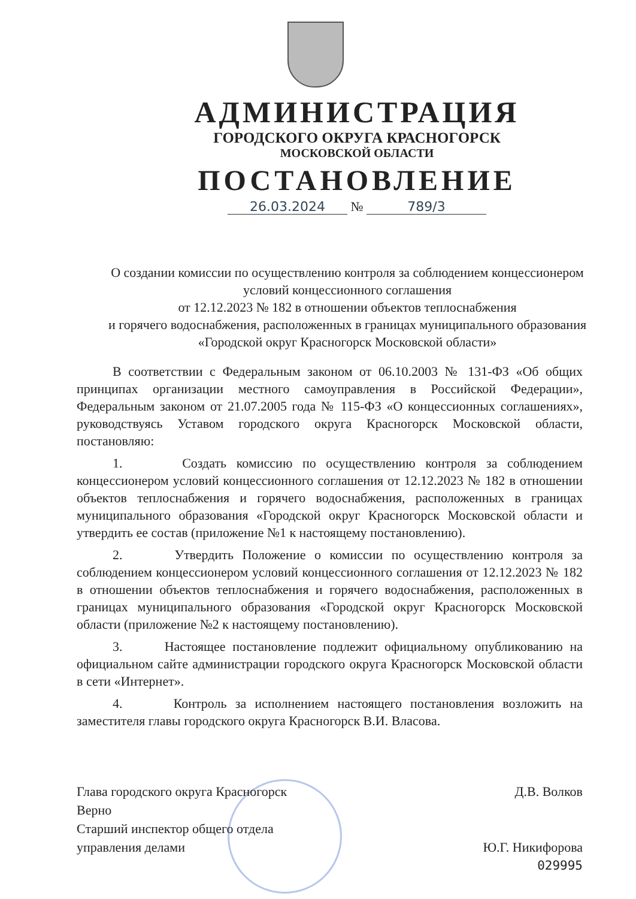АДМИНИСТРАЦИЯ
ГОРОДСКОГО ОКРУГА КРАСНОГОРСК
МОСКОВСКОЙ ОБЛАСТИ
ПОСТАНОВЛЕНИЕ
26.03.2024 № 789/3
О создании комиссии по осуществлению контроля за соблюдением концессионером условий концессионного соглашения
от 12.12.2023 № 182 в отношении объектов теплоснабжения
и горячего водоснабжения, расположенных в границах муниципального образования «Городской округ Красногорск Московской области»
В соответствии с Федеральным законом от 06.10.2003 № 131-ФЗ «Об общих принципах организации местного самоуправления в Российской Федерации», Федеральным законом от 21.07.2005 года № 115-ФЗ «О концессионных соглашениях», руководствуясь Уставом городского округа Красногорск Московской области, постановляю:
1. Создать комиссию по осуществлению контроля за соблюдением концессионером условий концессионного соглашения от 12.12.2023 № 182 в отношении объектов теплоснабжения и горячего водоснабжения, расположенных в границах муниципального образования «Городской округ Красногорск Московской области и утвердить ее состав (приложение №1 к настоящему постановлению).
2. Утвердить Положение о комиссии по осуществлению контроля за соблюдением концессионером условий концессионного соглашения от 12.12.2023 № 182 в отношении объектов теплоснабжения и горячего водоснабжения, расположенных в границах муниципального образования «Городской округ Красногорск Московской области (приложение №2 к настоящему постановлению).
3. Настоящее постановление подлежит официальному опубликованию на официальном сайте администрации городского округа Красногорск Московской области в сети «Интернет».
4. Контроль за исполнением настоящего постановления возложить на заместителя главы городского округа Красногорск В.И. Власова.
Глава городского округа Красногорск Д.В. Волков
Верно
Старший инспектор общего отдела
управления делами Ю.Г. Никифорова
029995